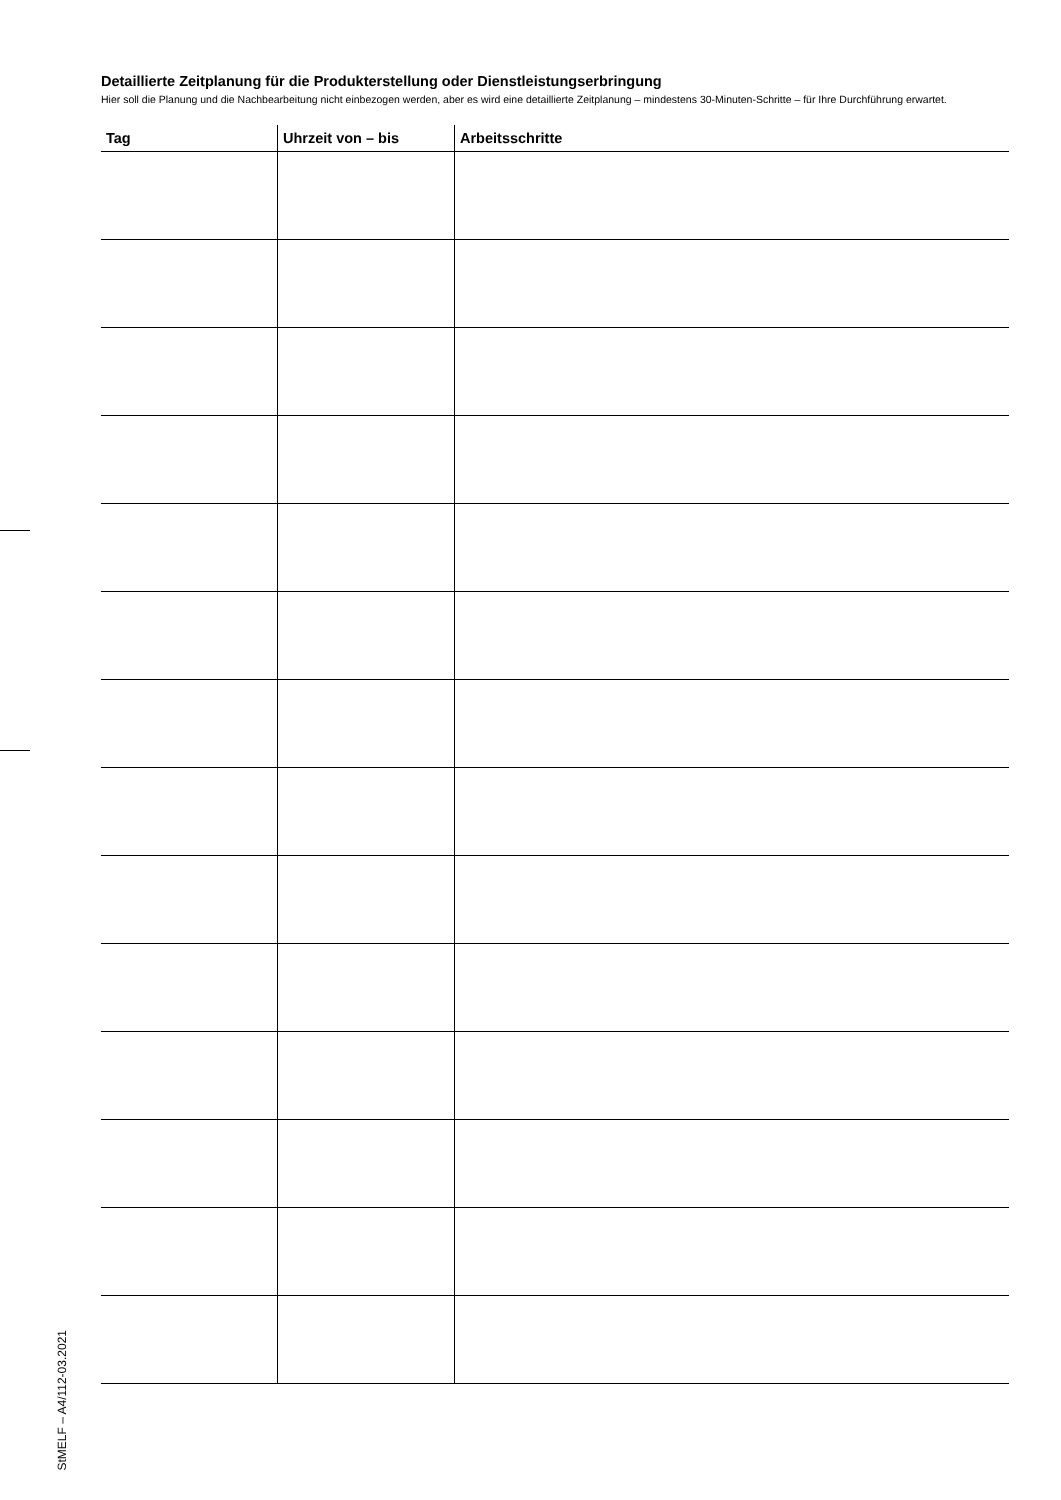Detaillierte Zeitplanung für die Produkterstellung oder Dienstleistungserbringung
Hier soll die Planung und die Nachbearbeitung nicht einbezogen werden, aber es wird eine detaillierte Zeitplanung – mindestens 30-Minuten-Schritte – für Ihre Durchführung erwartet.
| Tag | Uhrzeit von – bis | Arbeitsschritte |
| --- | --- | --- |
StMELF – A4/112-03.2021